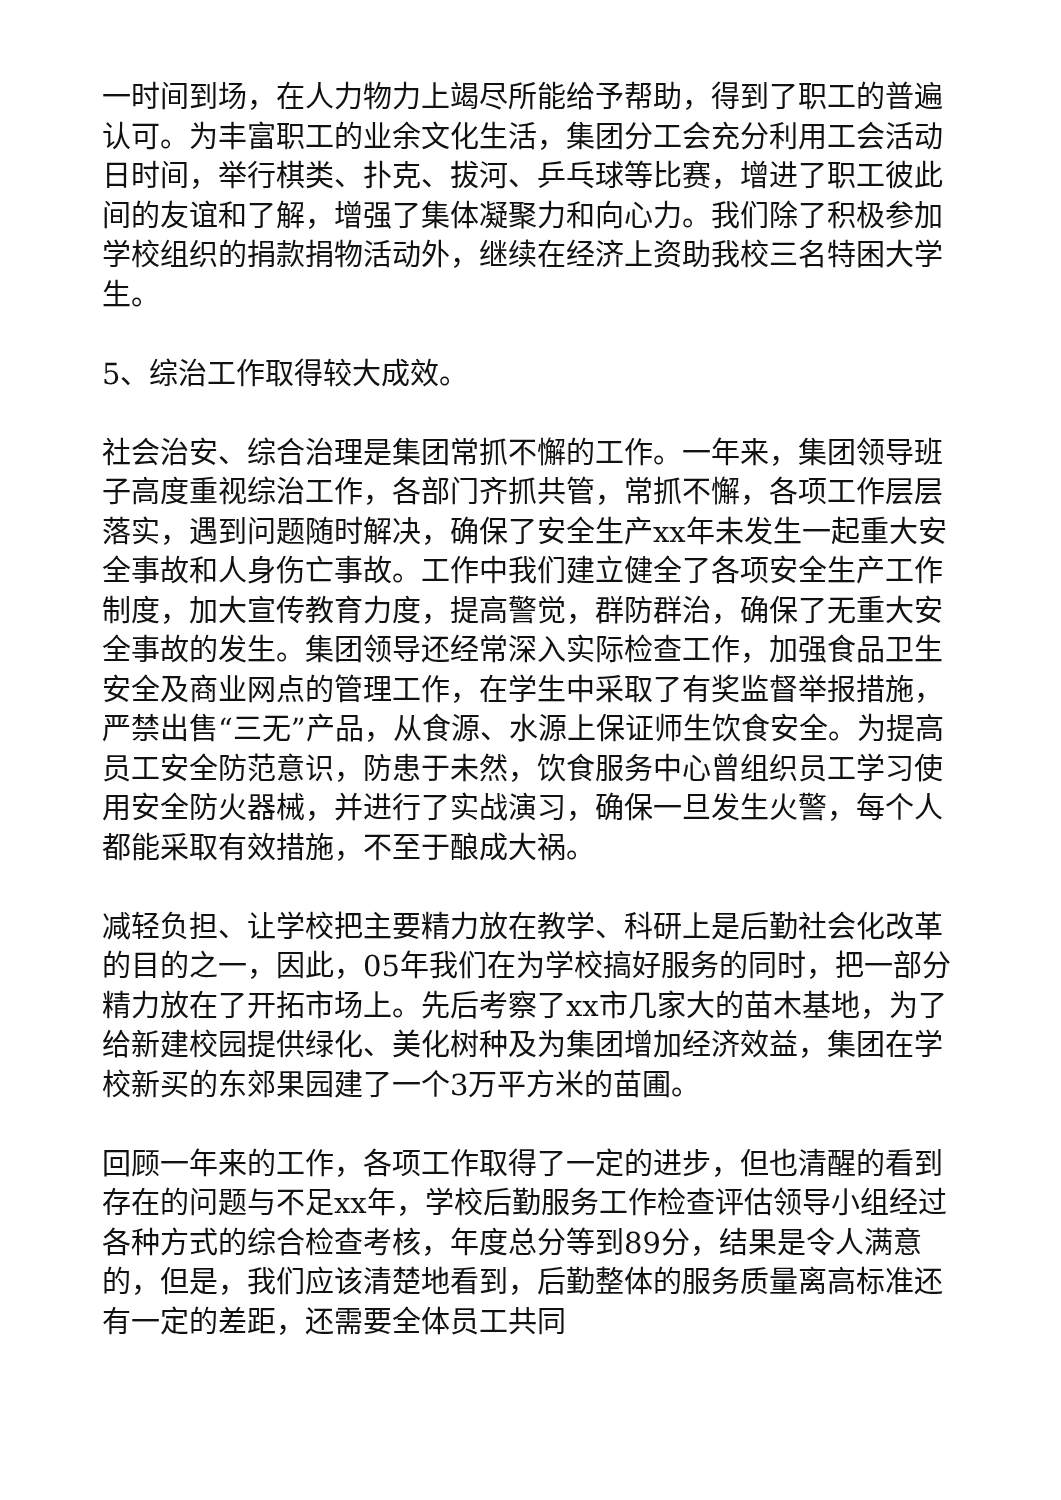一时间到场，在人力物力上竭尽所能给予帮助，得到了职工的普遍认可。为丰富职工的业余文化生活，集团分工会充分利用工会活动日时间，举行棋类、扑克、拔河、乒乓球等比赛，增进了职工彼此间的友谊和了解，增强了集体凝聚力和向心力。我们除了积极参加学校组织的捐款捐物活动外，继续在经济上资助我校三名特困大学生。
5、综治工作取得较大成效。
社会治安、综合治理是集团常抓不懈的工作。一年来，集团领导班子高度重视综治工作，各部门齐抓共管，常抓不懈，各项工作层层落实，遇到问题随时解决，确保了安全生产xx年未发生一起重大安全事故和人身伤亡事故。工作中我们建立健全了各项安全生产工作制度，加大宣传教育力度，提高警觉，群防群治，确保了无重大安全事故的发生。集团领导还经常深入实际检查工作，加强食品卫生安全及商业网点的管理工作，在学生中采取了有奖监督举报措施，严禁出售“三无”产品，从食源、水源上保证师生饮食安全。为提高员工安全防范意识，防患于未然，饮食服务中心曾组织员工学习使用安全防火器械，并进行了实战演习，确保一旦发生火警，每个人都能采取有效措施，不至于酿成大祸。
减轻负担、让学校把主要精力放在教学、科研上是后勤社会化改革的目的之一，因此，05年我们在为学校搞好服务的同时，把一部分精力放在了开拓市场上。先后考察了xx市几家大的苗木基地，为了给新建校园提供绿化、美化树种及为集团增加经济效益，集团在学校新买的东郊果园建了一个3万平方米的苗圃。
回顾一年来的工作，各项工作取得了一定的进步，但也清醒的看到存在的问题与不足xx年，学校后勤服务工作检查评估领导小组经过各种方式的综合检查考核，年度总分等到89分，结果是令人满意的，但是，我们应该清楚地看到，后勤整体的服务质量离高标准还有一定的差距，还需要全体员工共同